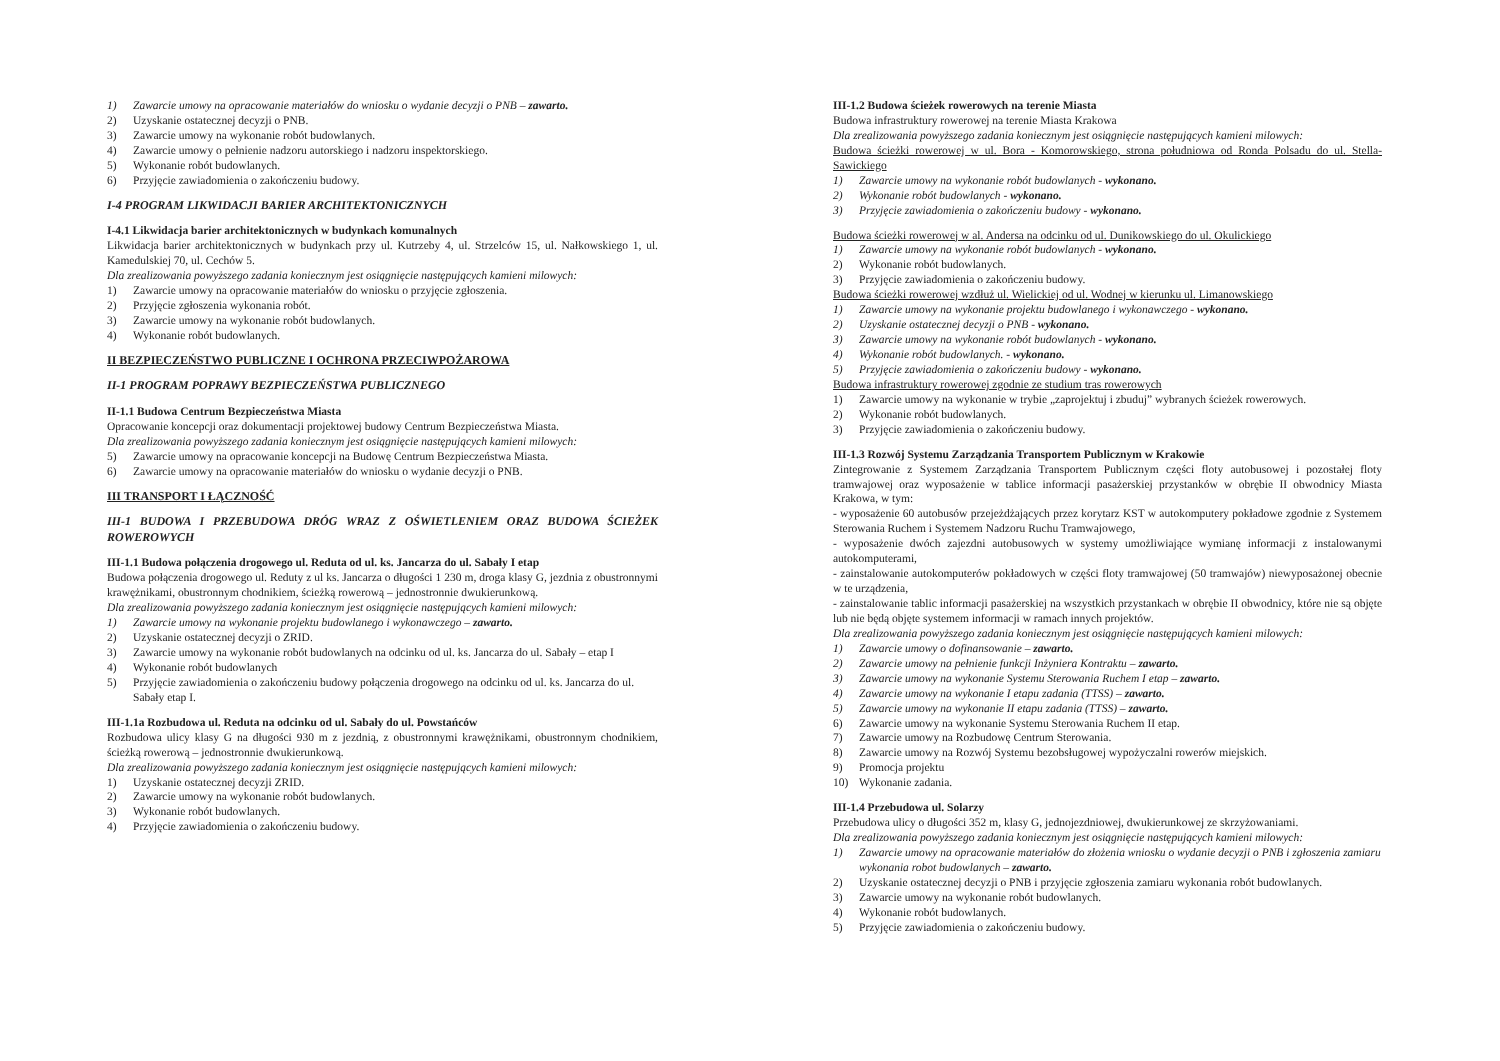1) Zawarcie umowy na opracowanie materiałów do wniosku o wydanie decyzji o PNB – zawarto.
2) Uzyskanie ostatecznej decyzji o PNB.
3) Zawarcie umowy na wykonanie robót budowlanych.
4) Zawarcie umowy o pełnienie nadzoru autorskiego i nadzoru inspektorskiego.
5) Wykonanie robót budowlanych.
6) Przyjęcie zawiadomienia o zakończeniu budowy.
I-4 PROGRAM LIKWIDACJI BARIER ARCHITEKTONICZNYCH
I-4.1 Likwidacja barier architektonicznych w budynkach komunalnych
Likwidacja barier architektonicznych w budynkach przy ul. Kutrzeby 4, ul. Strzelców 15, ul. Nałkowskiego 1, ul. Kamedulskiej 70, ul. Cechów 5.
Dla zrealizowania powyższego zadania koniecznym jest osiągnięcie następujących kamieni milowych:
1) Zawarcie umowy na opracowanie materiałów do wniosku o przyjęcie zgłoszenia.
2) Przyjęcie zgłoszenia wykonania robót.
3) Zawarcie umowy na wykonanie robót budowlanych.
4) Wykonanie robót budowlanych.
II BEZPIECZEŃSTWO PUBLICZNE I OCHRONA PRZECIWPOŻAROWA
II-1 PROGRAM POPRAWY BEZPIECZEŃSTWA PUBLICZNEGO
II-1.1 Budowa Centrum Bezpieczeństwa Miasta
Opracowanie koncepcji oraz dokumentacji projektowej budowy Centrum Bezpieczeństwa Miasta.
Dla zrealizowania powyższego zadania koniecznym jest osiągnięcie następujących kamieni milowych:
5) Zawarcie umowy na opracowanie koncepcji na Budowę Centrum Bezpieczeństwa Miasta.
6) Zawarcie umowy na opracowanie materiałów do wniosku o wydanie decyzji o PNB.
III TRANSPORT I ŁĄCZNOŚĆ
III-1 BUDOWA I PRZEBUDOWA DRÓG WRAZ Z OŚWIETLENIEM ORAZ BUDOWA ŚCIEŻEK ROWEROWYCH
III-1.1 Budowa połączenia drogowego ul. Reduta od ul. ks. Jancarza do ul. Sabały I etap
Budowa połączenia drogowego ul. Reduty z ul ks. Jancarza o długości 1 230 m, droga klasy G, jezdnia z obustronnymi krawężnikami, obustronnym chodnikiem, ścieżką rowerową – jednostronnie dwukierunkową.
Dla zrealizowania powyższego zadania koniecznym jest osiągnięcie następujących kamieni milowych:
1) Zawarcie umowy na wykonanie projektu budowlanego i wykonawczego – zawarto.
2) Uzyskanie ostatecznej decyzji o ZRID.
3) Zawarcie umowy na wykonanie robót budowlanych na odcinku od ul. ks. Jancarza do ul. Sabały – etap I
4) Wykonanie robót budowlanych
5) Przyjęcie zawiadomienia o zakończeniu budowy połączenia drogowego na odcinku od ul. ks. Jancarza do ul. Sabały etap I.
III-1.1a Rozbudowa ul. Reduta na odcinku od ul. Sabały do ul. Powstańców
Rozbudowa ulicy klasy G na długości 930 m z jezdnią, z obustronnymi krawężnikami, obustronnym chodnikiem, ścieżką rowerową – jednostronnie dwukierunkową.
Dla zrealizowania powyższego zadania koniecznym jest osiągnięcie następujących kamieni milowych:
1) Uzyskanie ostatecznej decyzji ZRID.
2) Zawarcie umowy na wykonanie robót budowlanych.
3) Wykonanie robót budowlanych.
4) Przyjęcie zawiadomienia o zakończeniu budowy.
III-1.2 Budowa ścieżek rowerowych na terenie Miasta
Budowa infrastruktury rowerowej na terenie Miasta Krakowa
Dla zrealizowania powyższego zadania koniecznym jest osiągnięcie następujących kamieni milowych:
Budowa ścieżki rowerowej w ul. Bora - Komorowskiego, strona południowa od Ronda Polsadu do ul. Stella-Sawickiego
1) Zawarcie umowy na wykonanie robót budowlanych - wykonano.
2) Wykonanie robót budowlanych - wykonano.
3) Przyjęcie zawiadomienia o zakończeniu budowy - wykonano.
Budowa ścieżki rowerowej w al. Andersa na odcinku od ul. Dunikowskiego do ul. Okulickiego
1) Zawarcie umowy na wykonanie robót budowlanych - wykonano.
2) Wykonanie robót budowlanych.
3) Przyjęcie zawiadomienia o zakończeniu budowy.
Budowa ścieżki rowerowej wzdłuż ul. Wielickiej od ul. Wodnej w kierunku ul. Limanowskiego
1) Zawarcie umowy na wykonanie projektu budowlanego i wykonawczego - wykonano.
2) Uzyskanie ostatecznej decyzji o PNB - wykonano.
3) Zawarcie umowy na wykonanie robót budowlanych - wykonano.
4) Wykonanie robót budowlanych. - wykonano.
5) Przyjęcie zawiadomienia o zakończeniu budowy - wykonano.
Budowa infrastruktury rowerowej zgodnie ze studium tras rowerowych
1) Zawarcie umowy na wykonanie w trybie „zaprojektuj i zbuduj” wybranych ścieżek rowerowych.
2) Wykonanie robót budowlanych.
3) Przyjęcie zawiadomienia o zakończeniu budowy.
III-1.3 Rozwój Systemu Zarządzania Transportem Publicznym w Krakowie
Zintegrowanie z Systemem Zarządzania Transportem Publicznym części floty autobusowej i pozostałej floty tramwajowej oraz wyposażenie w tablice informacji pasażerskiej przystanków w obrębie II obwodnicy Miasta Krakowa, w tym:
- wyposażenie 60 autobusów przejeżdżających przez korytarz KST w autokomputery pokładowe zgodnie z Systemem Sterowania Ruchem i Systemem Nadzoru Ruchu Tramwajowego,
- wyposażenie dwóch zajezdni autobusowych w systemy umożliwiające wymianę informacji z instalowanymi autokomputerami,
- zainstalowanie autokomputerów pokładowych w części floty tramwajowej (50 tramwajów) niewyposażonej obecnie w te urządzenia,
- zainstalowanie tablic informacji pasażerskiej na wszystkich przystankach w obrębie II obwodnicy, które nie są objęte lub nie będą objęte systemem informacji w ramach innych projektów.
Dla zrealizowania powyższego zadania koniecznym jest osiągnięcie następujących kamieni milowych:
1) Zawarcie umowy o dofinansowanie – zawarto.
2) Zawarcie umowy na pełnienie funkcji Inżyniera Kontraktu – zawarto.
3) Zawarcie umowy na wykonanie Systemu Sterowania Ruchem I etap – zawarto.
4) Zawarcie umowy na wykonanie I etapu zadania (TTSS) – zawarto.
5) Zawarcie umowy na wykonanie II etapu zadania (TTSS) – zawarto.
6) Zawarcie umowy na wykonanie Systemu Sterowania Ruchem II etap.
7) Zawarcie umowy na Rozbudowę Centrum Sterowania.
8) Zawarcie umowy na Rozwój Systemu bezobsługowej wypożyczalni rowerów miejskich.
9) Promocja projektu
10) Wykonanie zadania.
III-1.4 Przebudowa ul. Solarzy
Przebudowa ulicy o długości 352 m, klasy G, jednojezdniowej, dwukierunkowej ze skrzyżowaniami.
Dla zrealizowania powyższego zadania koniecznym jest osiągnięcie następujących kamieni milowych:
1) Zawarcie umowy na opracowanie materiałów do złożenia wniosku o wydanie decyzji o PNB i zgłoszenia zamiaru wykonania robot budowlanych – zawarto.
2) Uzyskanie ostatecznej decyzji o PNB i przyjęcie zgłoszenia zamiaru wykonania robót budowlanych.
3) Zawarcie umowy na wykonanie robót budowlanych.
4) Wykonanie robót budowlanych.
5) Przyjęcie zawiadomienia o zakończeniu budowy.